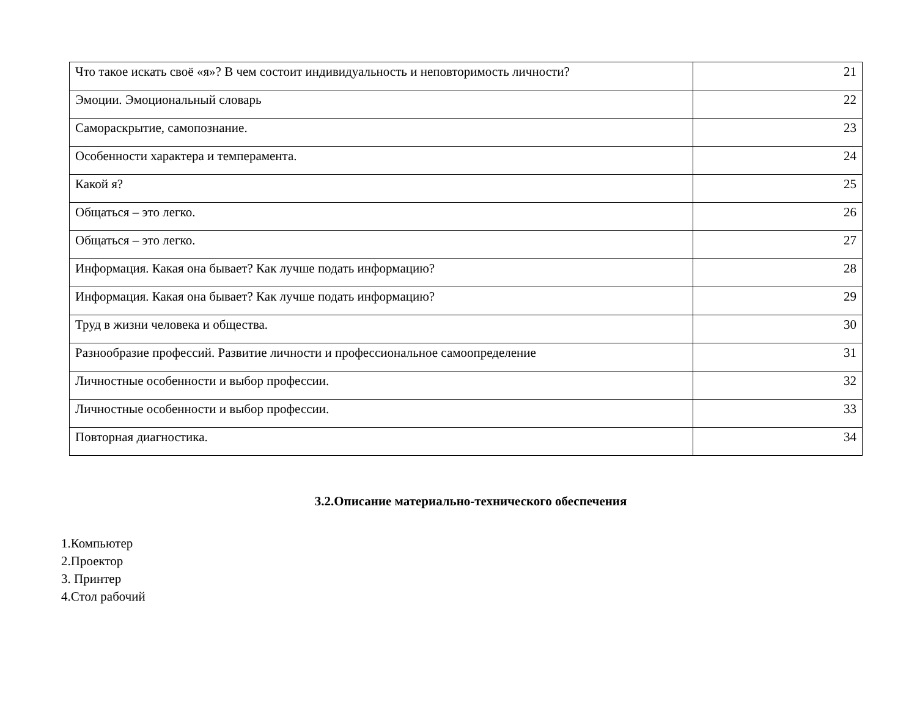| Что такое искать своё «я»? В чем состоит индивидуальность и неповторимость личности? | 21 |
| Эмоции. Эмоциональный словарь | 22 |
| Самораскрытие, самопознание. | 23 |
| Особенности характера и темперамента. | 24 |
| Какой я? | 25 |
| Общаться – это легко. | 26 |
| Общаться – это легко. | 27 |
| Информация. Какая она бывает? Как лучше подать информацию? | 28 |
| Информация. Какая она бывает? Как лучше подать информацию? | 29 |
| Труд в жизни человека и общества. | 30 |
| Разнообразие профессий. Развитие личности и профессиональное самоопределение | 31 |
| Личностные особенности и выбор профессии. | 32 |
| Личностные особенности и выбор профессии. | 33 |
| Повторная диагностика. | 34 |
3.2.Описание материально-технического обеспечения
1.Компьютер
2.Проектор
3. Принтер
4.Стол рабочий